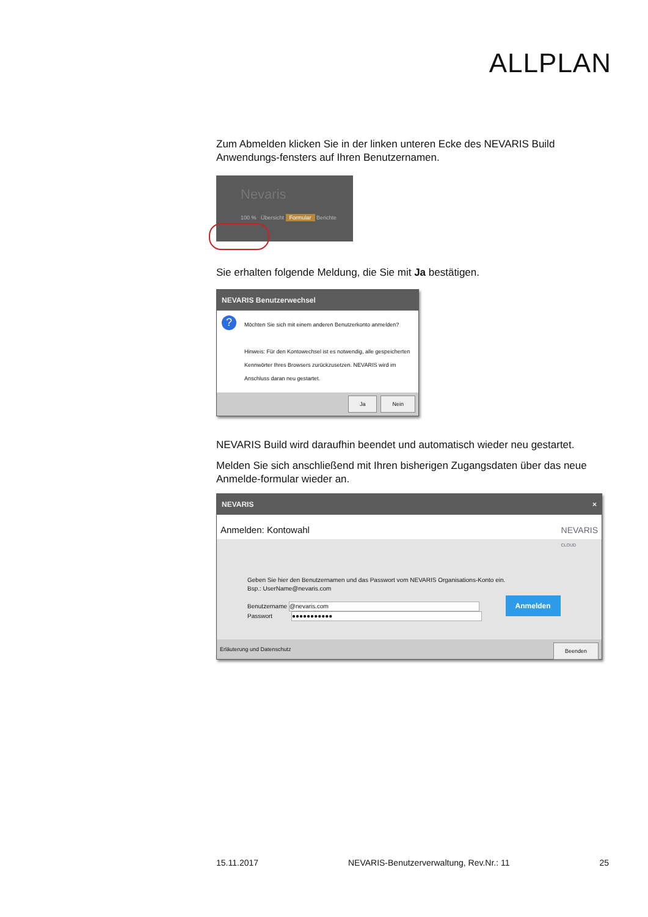ALLPLAN
Zum Abmelden klicken Sie in der linken unteren Ecke des NEVARIS Build Anwendungs-fensters auf Ihren Benutzernamen.
Nevaris
100 % Übersicht Formular Berichte
Sie erhalten folgende Meldung, die Sie mit Ja bestätigen.
NEVARIS Benutzerwechsel
? Möchten Sie sich mit einem anderen Benutzerkonto anmelden?
Hinweis: Für den Kontowechsel ist es notwendig, alle gespeicherten Kennwörter Ihres Browsers zurückzusetzen. NEVARIS wird im Anschluss daran neu gestartet.
Ja Nein
NEVARIS Build wird daraufhin beendet und automatisch wieder neu gestartet.
Melden Sie sich anschließend mit Ihren bisherigen Zugangsdaten über das neue Anmelde-formular wieder an.
NEVARIS ×
Anmelden: Kontowahl NEVARIS
CLOUD
Geben Sie hier den Benutzernamen und das Passwort vom NEVARIS Organisations-Konto ein.
Bsp.: UserName@nevaris.com
Benutzername @nevaris.com Anmelden
Passwort ●●●●●●●●●●●
Erläuterung und Datenschutz Beenden
15.11.2017 NEVARIS-Benutzerverwaltung, Rev.Nr.: 11 25